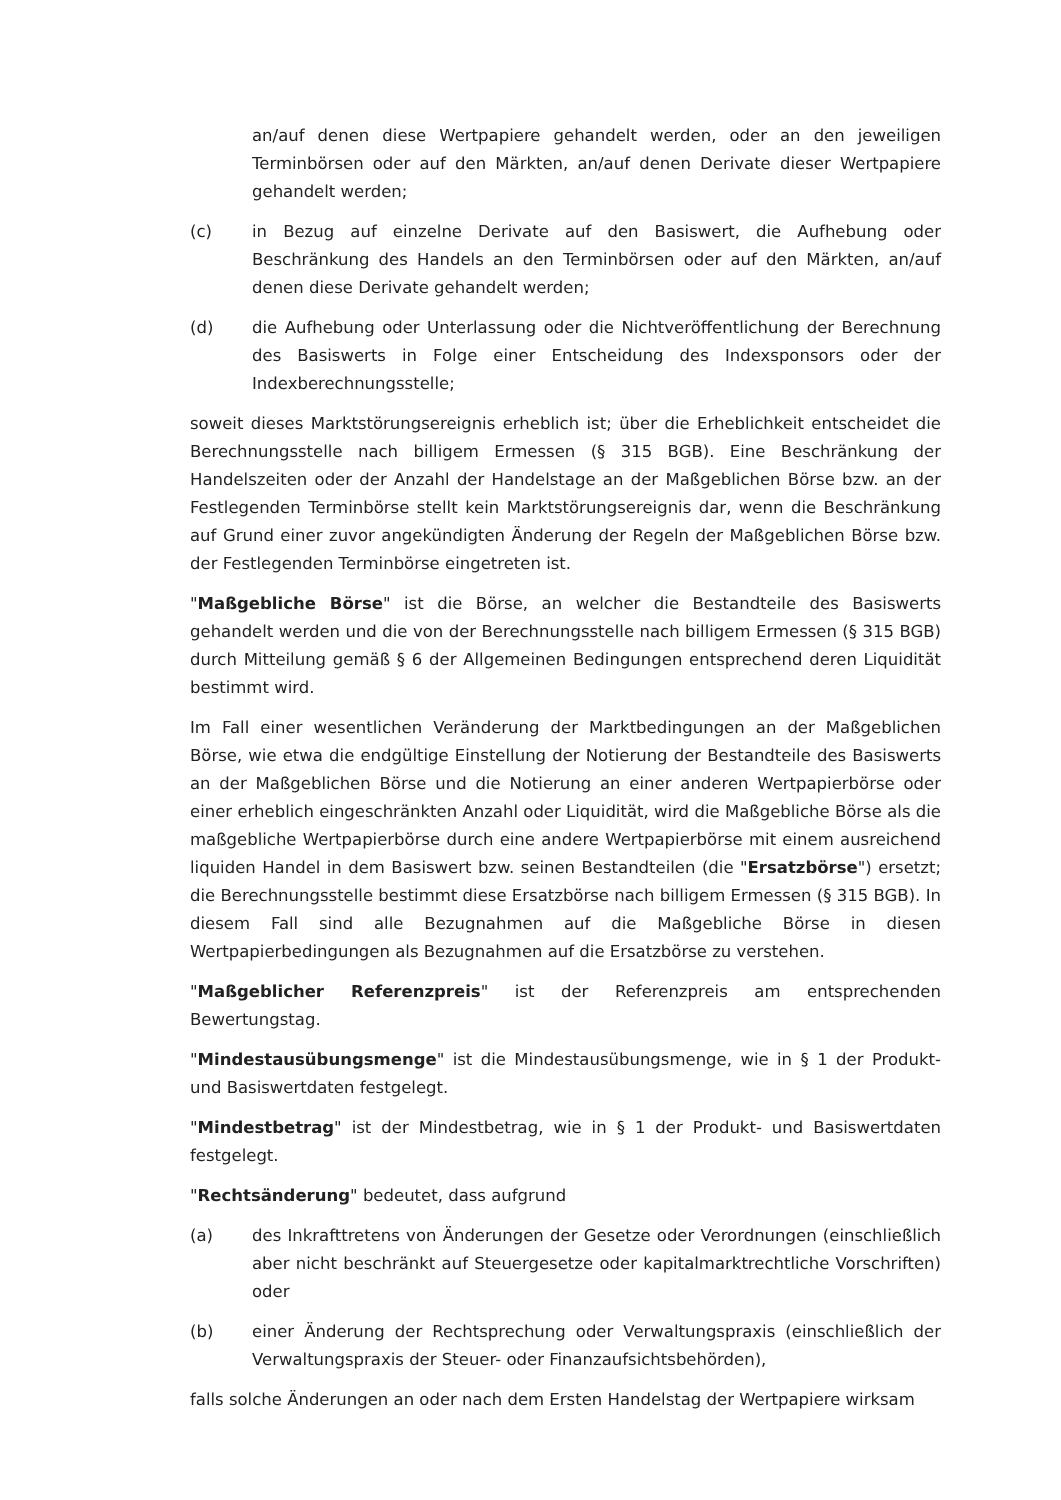an/auf denen diese Wertpapiere gehandelt werden, oder an den jeweiligen Terminbörsen oder auf den Märkten, an/auf denen Derivate dieser Wertpapiere gehandelt werden;
(c) in Bezug auf einzelne Derivate auf den Basiswert, die Aufhebung oder Beschränkung des Handels an den Terminbörsen oder auf den Märkten, an/auf denen diese Derivate gehandelt werden;
(d) die Aufhebung oder Unterlassung oder die Nichtveröffentlichung der Berechnung des Basiswerts in Folge einer Entscheidung des Indexsponsors oder der Indexberechnungsstelle;
soweit dieses Marktstörungsereignis erheblich ist; über die Erheblichkeit entscheidet die Berechnungsstelle nach billigem Ermessen (§ 315 BGB). Eine Beschränkung der Handelszeiten oder der Anzahl der Handelstage an der Maßgeblichen Börse bzw. an der Festlegenden Terminbörse stellt kein Marktstörungsereignis dar, wenn die Beschränkung auf Grund einer zuvor angekündigten Änderung der Regeln der Maßgeblichen Börse bzw. der Festlegenden Terminbörse eingetreten ist.
"Maßgebliche Börse" ist die Börse, an welcher die Bestandteile des Basiswerts gehandelt werden und die von der Berechnungsstelle nach billigem Ermessen (§ 315 BGB) durch Mitteilung gemäß § 6 der Allgemeinen Bedingungen entsprechend deren Liquidität bestimmt wird.
Im Fall einer wesentlichen Veränderung der Marktbedingungen an der Maßgeblichen Börse, wie etwa die endgültige Einstellung der Notierung der Bestandteile des Basiswerts an der Maßgeblichen Börse und die Notierung an einer anderen Wertpapierbörse oder einer erheblich eingeschränkten Anzahl oder Liquidität, wird die Maßgebliche Börse als die maßgebliche Wertpapierbörse durch eine andere Wertpapierbörse mit einem ausreichend liquiden Handel in dem Basiswert bzw. seinen Bestandteilen (die "Ersatzbörse") ersetzt; die Berechnungsstelle bestimmt diese Ersatzbörse nach billigem Ermessen (§ 315 BGB). In diesem Fall sind alle Bezugnahmen auf die Maßgebliche Börse in diesen Wertpapierbedingungen als Bezugnahmen auf die Ersatzbörse zu verstehen.
"Maßgeblicher Referenzpreis" ist der Referenzpreis am entsprechenden Bewertungstag.
"Mindestausübungsmenge" ist die Mindestausübungsmenge, wie in § 1 der Produkt- und Basiswertdaten festgelegt.
"Mindestbetrag" ist der Mindestbetrag, wie in § 1 der Produkt- und Basiswertdaten festgelegt.
"Rechtsänderung" bedeutet, dass aufgrund
(a) des Inkrafttretens von Änderungen der Gesetze oder Verordnungen (einschließlich aber nicht beschränkt auf Steuergesetze oder kapitalmarktrechtliche Vorschriften) oder
(b) einer Änderung der Rechtsprechung oder Verwaltungspraxis (einschließlich der Verwaltungspraxis der Steuer- oder Finanzaufsichtsbehörden),
falls solche Änderungen an oder nach dem Ersten Handelstag der Wertpapiere wirksam